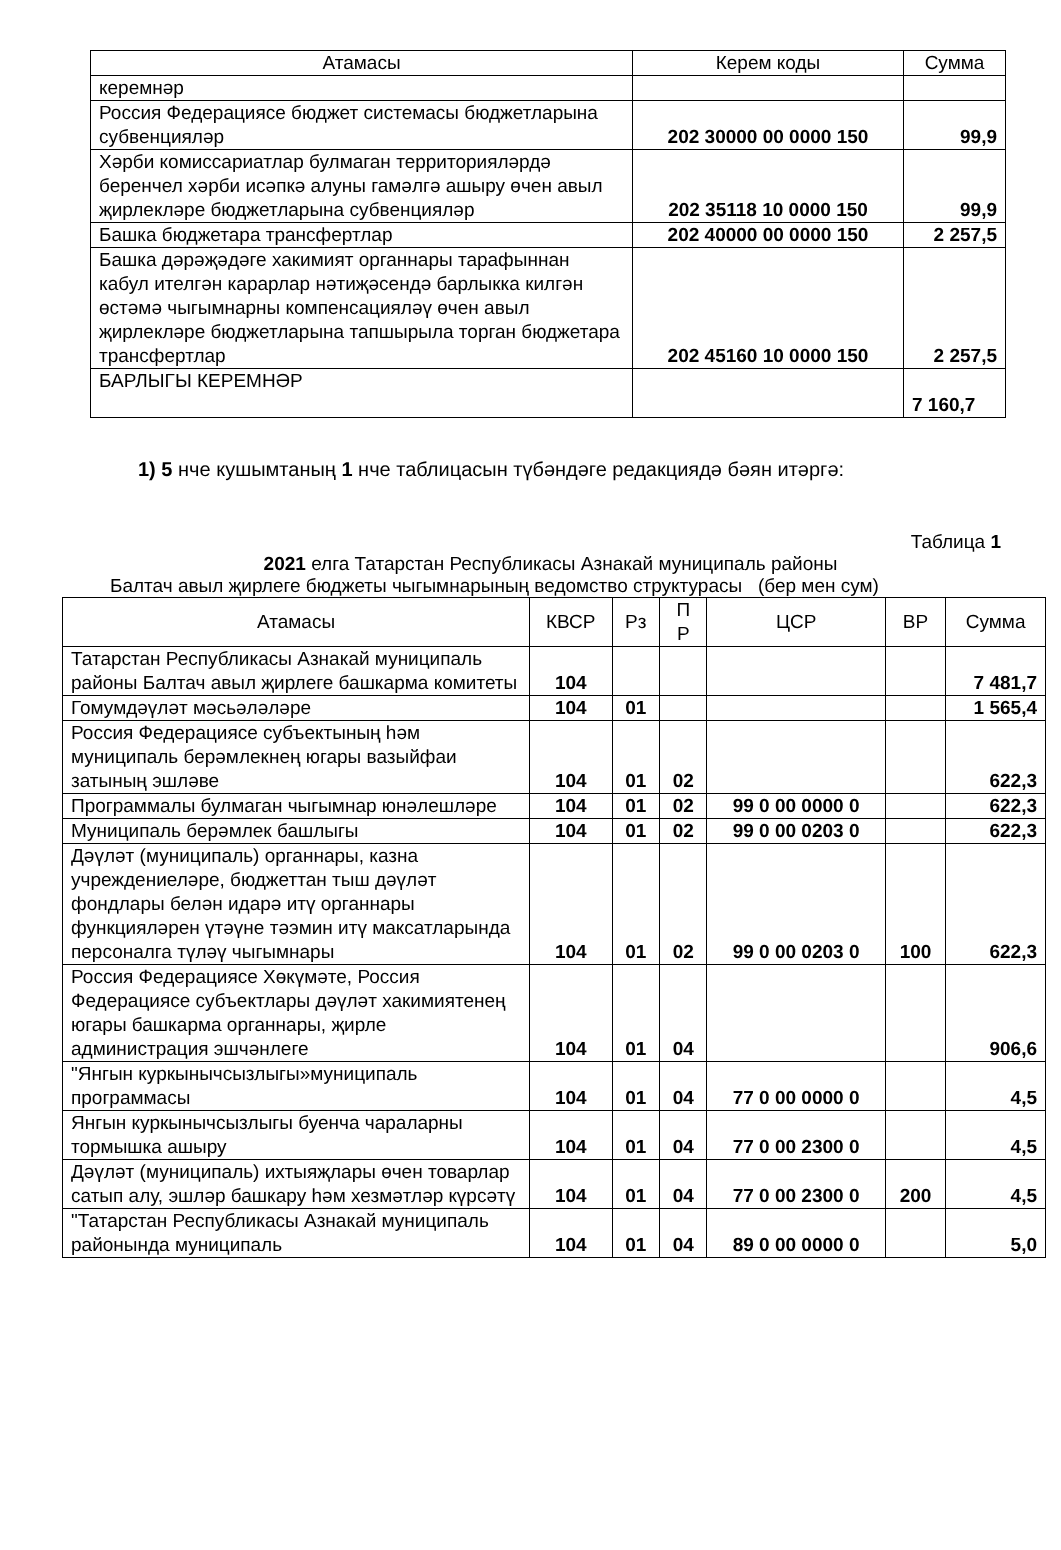| Атамасы | Керем коды | Сумма |
| --- | --- | --- |
| керемнәр | | |
| Россия Федерациясе бюджет системасы бюджетларына субвенцияләр | 202 30000 00 0000 150 | 99,9 |
| Хәрби комиссариатлар булмаган территорияләрдә беренчел хәрби исәпкә алуны гамәлгә ашыру өчен авыл җирлекләре бюджетларына субвенцияләр | 202 35118 10 0000 150 | 99,9 |
| Башка бюджетара трансфертлар | 202 40000 00 0000 150 | 2 257,5 |
| Башка дәрәҗәдәге хакимият органнары тарафыннан кабул ителгән карарлар нәтиҗәсендә барлыкка килгән өстәмә чыгымнарны компенсацияләү өчен авыл җирлекләре бюджетларына тапшырыла торган бюджетара трансфертлар | 202 45160 10 0000 150 | 2 257,5 |
| БАРЛЫГЫ КЕРЕМНӘР | | 7 160,7 |
1) 5 нче кушымтаның 1 нче таблицасын түбәндәге редакциядә бәян итәргә:
Таблица 1
2021 елга Татарстан Республикасы Азнакай муниципаль районы
Балтач авыл җирлеге бюджеты чыгымнарының ведомство структурасы (бер мен сум)
| Атамасы | КВСР | Рз | П Р | ЦСР | ВР | Сумма |
| --- | --- | --- | --- | --- | --- | --- |
| Татарстан Республикасы Азнакай муниципаль районы Балтач авыл җирлеге башкарма комитеты | 104 | | | | | 7 481,7 |
| Гомумдәүләт мәсьәләләре | 104 | 01 | | | | 1 565,4 |
| Россия Федерациясе субъектының һәм муниципаль берәмлекнең югары вазыйфаи затының эшләве | 104 | 01 | 02 | | | 622,3 |
| Программалы булмаган чыгымнар юнәлешләре | 104 | 01 | 02 | 99 0 00 0000 0 | | 622,3 |
| Муниципаль берәмлек башлыгы | 104 | 01 | 02 | 99 0 00 0203 0 | | 622,3 |
| Дәүләт (муниципаль) органнары, казна учреждениеләре, бюджеттан тыш дәүләт фондлары белән идарә итү органнары функцияләрен үтәүне тәэмин итү максатларында персоналга түләү чыгымнары | 104 | 01 | 02 | 99 0 00 0203 0 | 100 | 622,3 |
| Россия Федерациясе Хөкүмәте, Россия Федерациясе субъектлары дәүләт хакимиятенең югары башкарма органнары, җирле администрация эшчәнлеге | 104 | 01 | 04 | | | 906,6 |
| "Янгын куркынычсызлыгы»муниципаль программасы | 104 | 01 | 04 | 77 0 00 0000 0 | | 4,5 |
| Янгын куркынычсызлыгы буенча чараларны тормышка ашыру | 104 | 01 | 04 | 77 0 00 2300 0 | | 4,5 |
| Дәүләт (муниципаль) ихтыяҗлары өчен товарлар сатып алу, эшләр башкару һәм хезмәтләр күрсәтү | 104 | 01 | 04 | 77 0 00 2300 0 | 200 | 4,5 |
| "Татарстан Республикасы Азнакай муниципаль районында муниципаль | 104 | 01 | 04 | 89 0 00 0000 0 | | 5,0 |